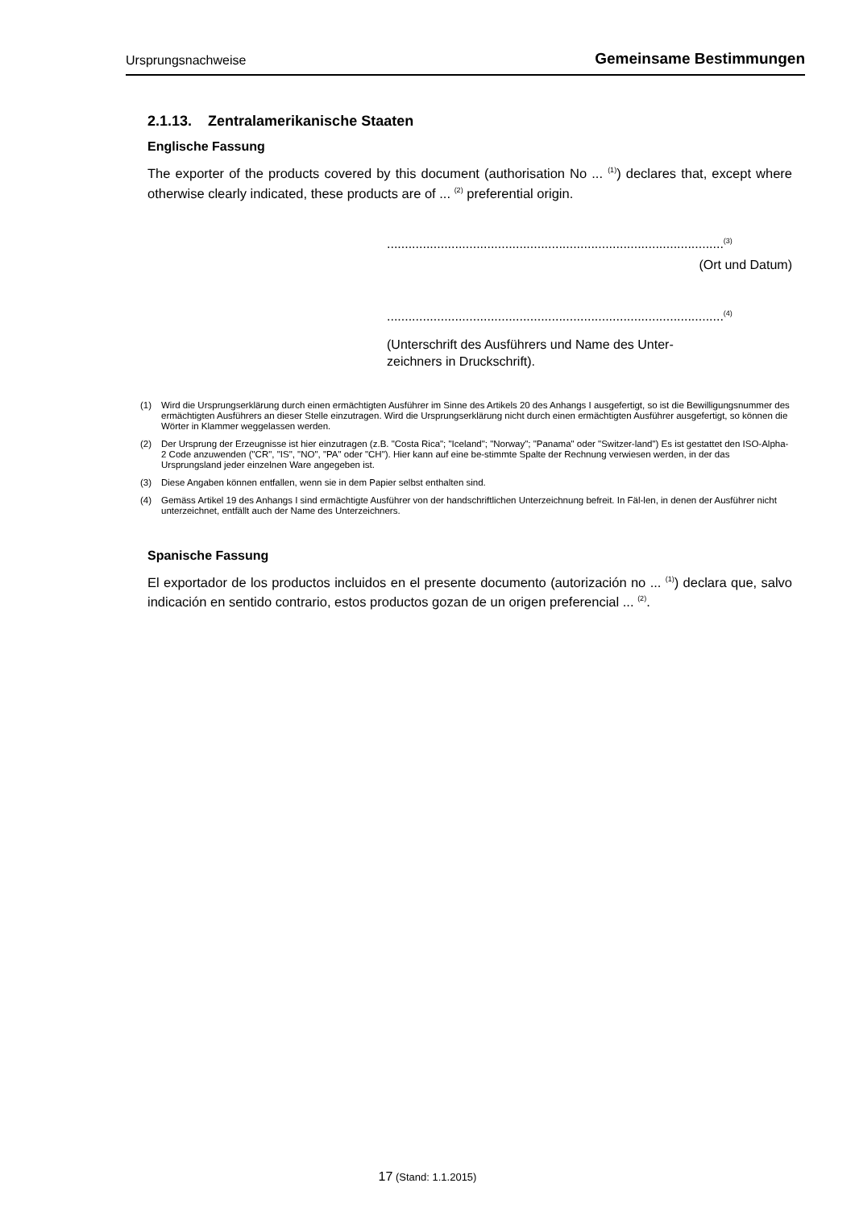Ursprungsnachweise Gemeinsame Bestimmungen
2.1.13. Zentralamerikanische Staaten
Englische Fassung
The exporter of the products covered by this document (authorisation No ... <sup>(1)</sup>) declares that, except where otherwise clearly indicated, these products are of ... <sup>(2)</sup> preferential origin.
..............................................................................................<sup>(3)</sup>
(Ort und Datum)
..............................................................................................<sup>(4)</sup>
(Unterschrift des Ausführers und Name des Unter-
zeichners in Druckschrift).
(1) Wird die Ursprungserklärung durch einen ermächtigten Ausführer im Sinne des Artikels 20 des Anhangs I ausgefertigt, so ist die Bewilligungsnummer des ermächtigten Ausführers an dieser Stelle einzutragen. Wird die Ursprungserklärung nicht durch einen ermächtigten Ausführer ausgefertigt, so können die Wörter in Klammer weggelassen werden.
(2) Der Ursprung der Erzeugnisse ist hier einzutragen (z.B. "Costa Rica"; "Iceland"; "Norway"; "Panama" oder "Switzer-land") Es ist gestattet den ISO-Alpha-2 Code anzuwenden ("CR", "IS", "NO", "PA" oder "CH"). Hier kann auf eine be-stimmte Spalte der Rechnung verwiesen werden, in der das Ursprungsland jeder einzelnen Ware angegeben ist.
(3) Diese Angaben können entfallen, wenn sie in dem Papier selbst enthalten sind.
(4) Gemäss Artikel 19 des Anhangs I sind ermächtigte Ausführer von der handschriftlichen Unterzeichnung befreit. In Fäl-len, in denen der Ausführer nicht unterzeichnet, entfällt auch der Name des Unterzeichners.
Spanische Fassung
El exportador de los productos incluidos en el presente documento (autorización no ... <sup>(1)</sup>) declara que, salvo indicación en sentido contrario, estos productos gozan de un origen preferencial ... <sup>(2)</sup>.
17 (Stand: 1.1.2015)